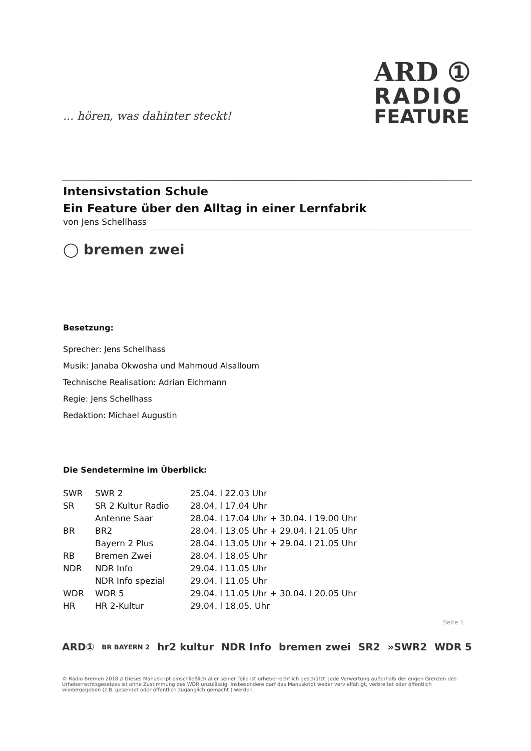... hören, was dahinter steckt!
ARD ①
RADIO
FEATURE
Intensivstation Schule
Ein Feature über den Alltag in einer Lernfabrik
von Jens Schellhass
◯ bremen zwei
Besetzung:
Sprecher: Jens Schellhass
Musik: Janaba Okwosha und Mahmoud Alsalloum
Technische Realisation: Adrian Eichmann
Regie: Jens Schellhass
Redaktion: Michael Augustin
Die Sendetermine im Überblick:
| SWR | SWR 2 | 25.04. l 22.03 Uhr |
| SR | SR 2 Kultur Radio | 28.04. l 17.04 Uhr |
| | Antenne Saar | 28.04. l 17.04 Uhr + 30.04. l 19.00 Uhr |
| BR | BR2 | 28.04. l 13.05 Uhr + 29.04. l 21.05 Uhr |
| | Bayern 2 Plus | 28.04. l 13.05 Uhr + 29.04. l 21.05 Uhr |
| RB | Bremen Zwei | 28.04. l 18.05 Uhr |
| NDR | NDR Info | 29.04. l 11.05 Uhr |
| | NDR Info spezial | 29.04. l 11.05 Uhr |
| WDR | WDR 5 | 29.04. l 11.05 Uhr + 30.04. l 20.05 Uhr |
| HR | HR 2-Kultur | 29.04. l 18.05. Uhr |
Seite 1
ARD① BR BAYERN 2 hr2 kultur NDR Info bremen zwei SR2 »SWR2 WDR 5
© Radio Bremen 2018 // Dieses Manuskript einschließlich aller seiner Teile ist urheberrechtlich geschützt. Jede Verwertung außerhalb der engen Grenzen des Urheberrechtsgesetzes ist ohne Zustimmung des WDR unzulässig. Insbesondere darf das Manuskript weder vervielfältigt, verbreitet oder öffentlich wiedergegeben (z.B. gesendet oder öffentlich zugänglich gemacht ) werden.